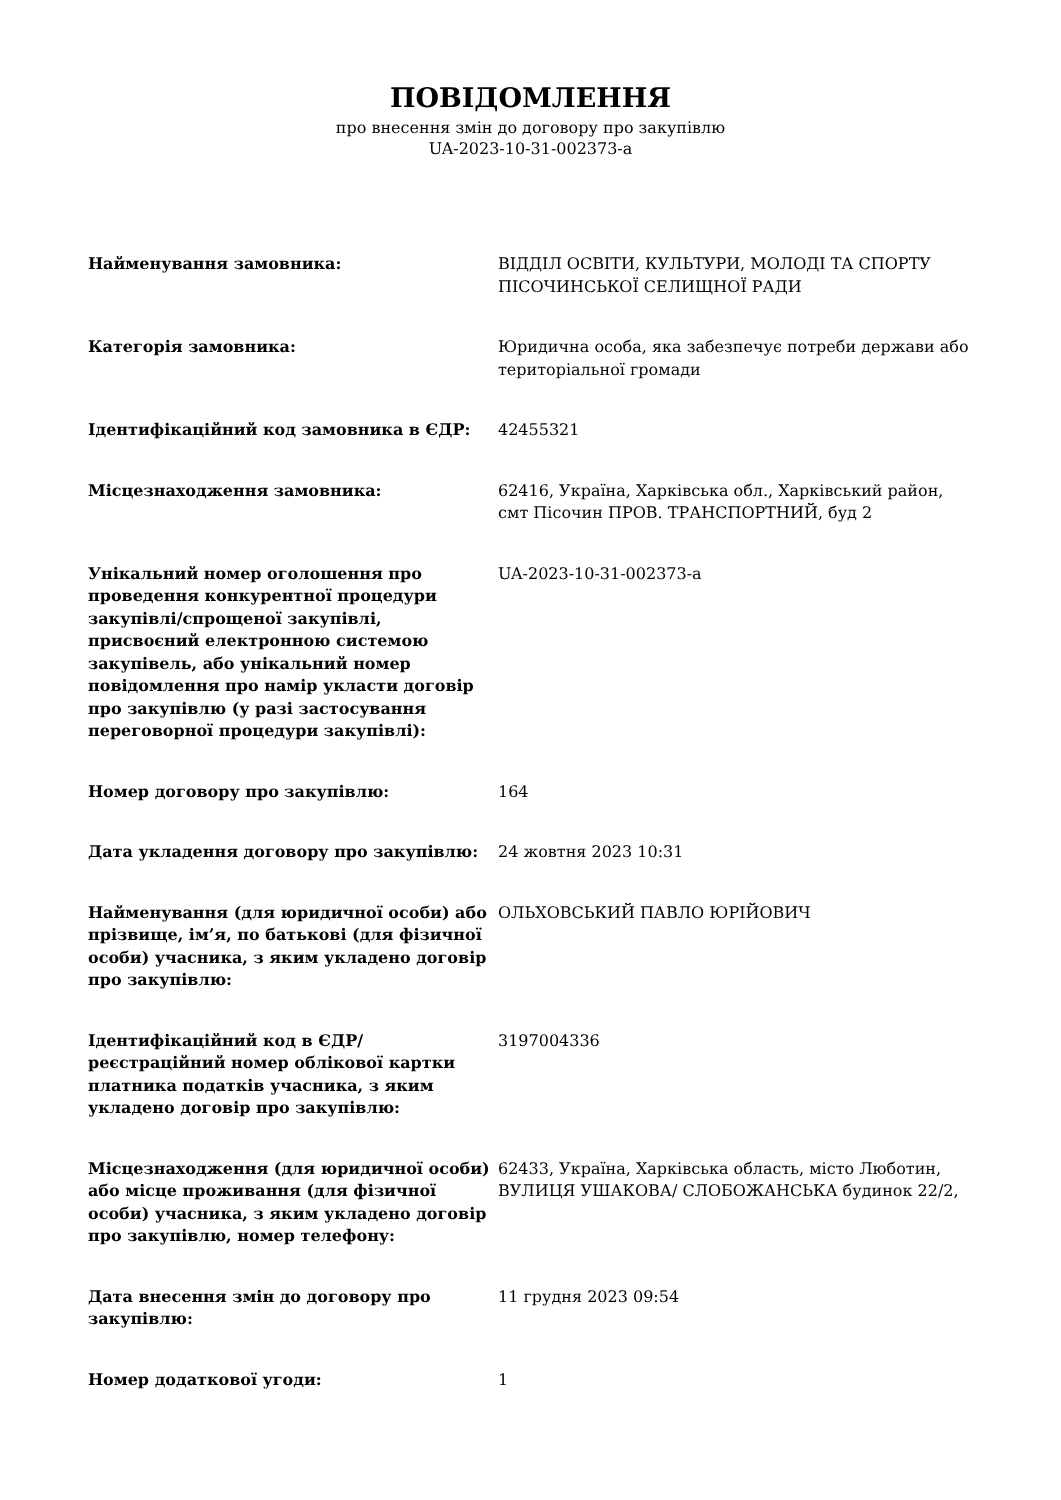ПОВІДОМЛЕННЯ
про внесення змін до договору про закупівлю
UA-2023-10-31-002373-a
| Найменування замовника: | ВІДДІЛ ОСВІТИ, КУЛЬТУРИ, МОЛОДІ ТА СПОРТУ ПІСОЧИНСЬКОЇ СЕЛИЩНОЇ РАДИ |
| Категорія замовника: | Юридична особа, яка забезпечує потреби держави або територіальної громади |
| Ідентифікаційний код замовника в ЄДР: | 42455321 |
| Місцезнаходження замовника: | 62416, Україна, Харківська обл., Харківський район, смт Пісочин ПРОВ. ТРАНСПОРТНИЙ, буд 2 |
| Унікальний номер оголошення про проведення конкурентної процедури закупівлі/спрощеної закупівлі, присвоєний електронною системою закупівель, або унікальний номер повідомлення про намір укласти договір про закупівлю (у разі застосування переговорної процедури закупівлі): | UA-2023-10-31-002373-a |
| Номер договору про закупівлю: | 164 |
| Дата укладення договору про закупівлю: | 24 жовтня 2023 10:31 |
| Найменування (для юридичної особи) або прізвище, ім’я, по батькові (для фізичної особи) учасника, з яким укладено договір про закупівлю: | ОЛЬХОВСЬКИЙ ПАВЛО ЮРІЙОВИЧ |
| Ідентифікаційний код в ЄДР/реєстраційний номер облікової картки платника податків учасника, з яким укладено договір про закупівлю: | 3197004336 |
| Місцезнаходження (для юридичної особи) або місце проживання (для фізичної особи) учасника, з яким укладено договір про закупівлю, номер телефону: | 62433, Україна, Харківська область, місто Люботин, ВУЛИЦЯ УШАКОВА/ СЛОБОЖАНСЬКА будинок 22/2, |
| Дата внесення змін до договору про закупівлю: | 11 грудня 2023 09:54 |
| Номер додаткової угоди: | 1 |